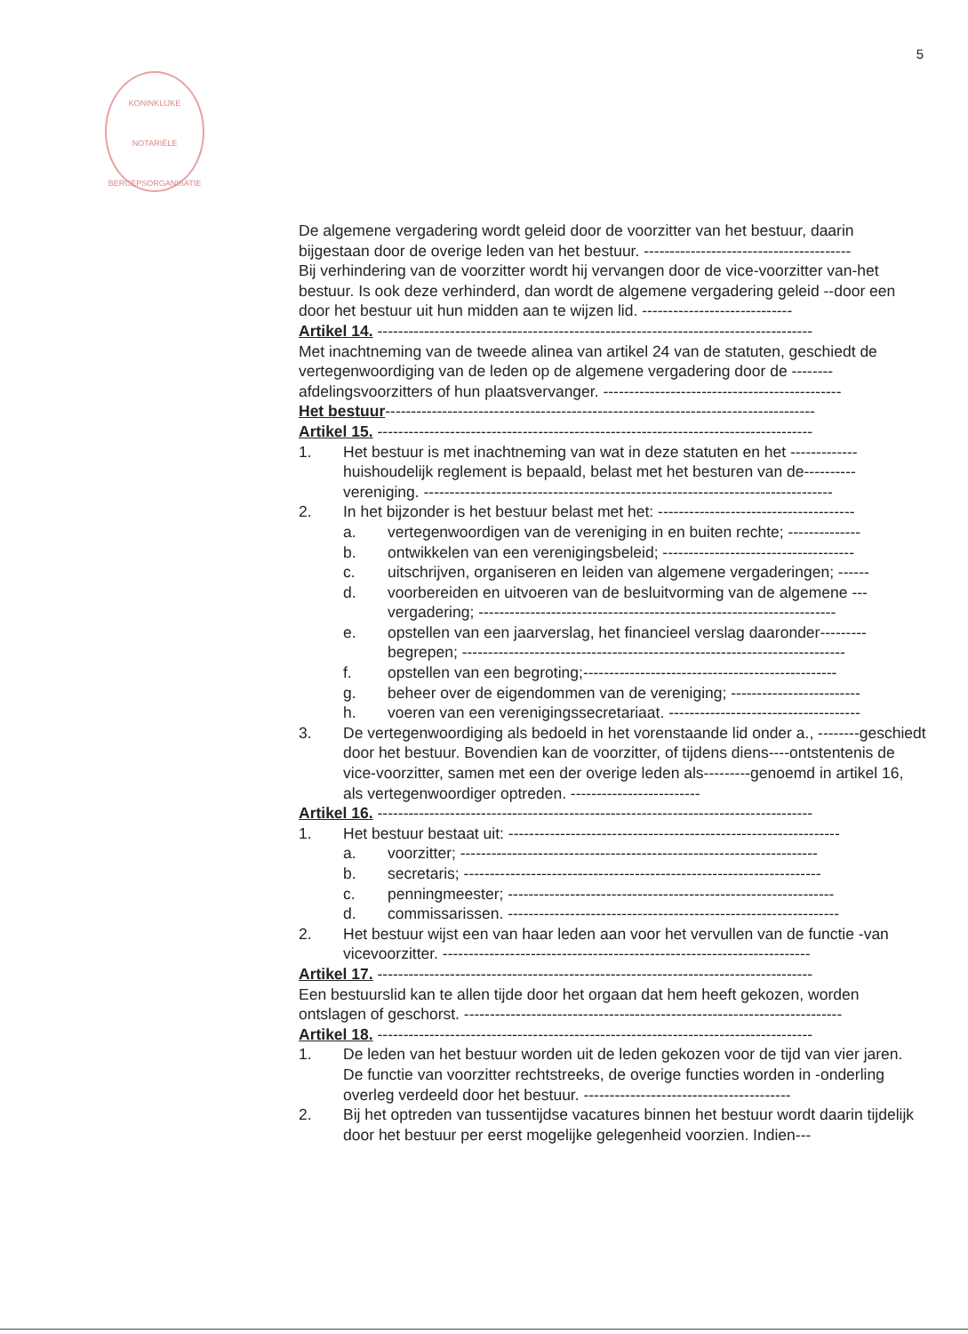5
KONINKLIJKE
NOTARIËLE
BEROEPSORGANISATIE
De algemene vergadering wordt geleid door de voorzitter van het bestuur, daarin bijgestaan door de overige leden van het bestuur. ----------------------------------------
Bij verhindering van de voorzitter wordt hij vervangen door de vice-voorzitter van-het bestuur. Is ook deze verhinderd, dan wordt de algemene vergadering geleid --door een door het bestuur uit hun midden aan te wijzen lid. -----------------------------
Artikel 14. ------------------------------------------------------------------------------------
Met inachtneming van de tweede alinea van artikel 24 van de statuten, geschiedt de vertegenwoordiging van de leden op de algemene vergadering door de --------afdelingsvoorzitters of hun plaatsvervanger. ----------------------------------------------
Het bestuur-----------------------------------------------------------------------------------
Artikel 15. ------------------------------------------------------------------------------------
1. Het bestuur is met inachtneming van wat in deze statuten en het -------------huishoudelijk reglement is bepaald, belast met het besturen van de----------vereniging. -------------------------------------------------------------------------------
2. In het bijzonder is het bestuur belast met het: --------------------------------------
a. vertegenwoordigen van de vereniging in en buiten rechte; --------------
b. ontwikkelen van een verenigingsbeleid; -------------------------------------
c. uitschrijven, organiseren en leiden van algemene vergaderingen; ------
d. voorbereiden en uitvoeren van de besluitvorming van de algemene ---vergadering; ---------------------------------------------------------------------
e. opstellen van een jaarverslag, het financieel verslag daaronder---------begrepen; --------------------------------------------------------------------------
f. opstellen van een begroting;-------------------------------------------------
g. beheer over de eigendommen van de vereniging; -------------------------
h. voeren van een verenigingssecretariaat. -------------------------------------
3. De vertegenwoordiging als bedoeld in het vorenstaande lid onder a., --------geschiedt door het bestuur. Bovendien kan de voorzitter, of tijdens diens----ontstentenis de vice-voorzitter, samen met een der overige leden als---------genoemd in artikel 16, als vertegenwoordiger optreden. -------------------------
Artikel 16. ------------------------------------------------------------------------------------
1. Het bestuur bestaat uit: ----------------------------------------------------------------
a. voorzitter; ---------------------------------------------------------------------
b. secretaris; ---------------------------------------------------------------------
c. penningmeester; ---------------------------------------------------------------
d. commissarissen. ----------------------------------------------------------------
2. Het bestuur wijst een van haar leden aan voor het vervullen van de functie -van vicevoorzitter. -----------------------------------------------------------------------
Artikel 17. ------------------------------------------------------------------------------------
Een bestuurslid kan te allen tijde door het orgaan dat hem heeft gekozen, worden ontslagen of geschorst. -------------------------------------------------------------------------
Artikel 18. ------------------------------------------------------------------------------------
1. De leden van het bestuur worden uit de leden gekozen voor de tijd van vier jaren. De functie van voorzitter rechtstreeks, de overige functies worden in -onderling overleg verdeeld door het bestuur. ----------------------------------------
2. Bij het optreden van tussentijdse vacatures binnen het bestuur wordt daarin tijdelijk door het bestuur per eerst mogelijke gelegenheid voorzien. Indien---